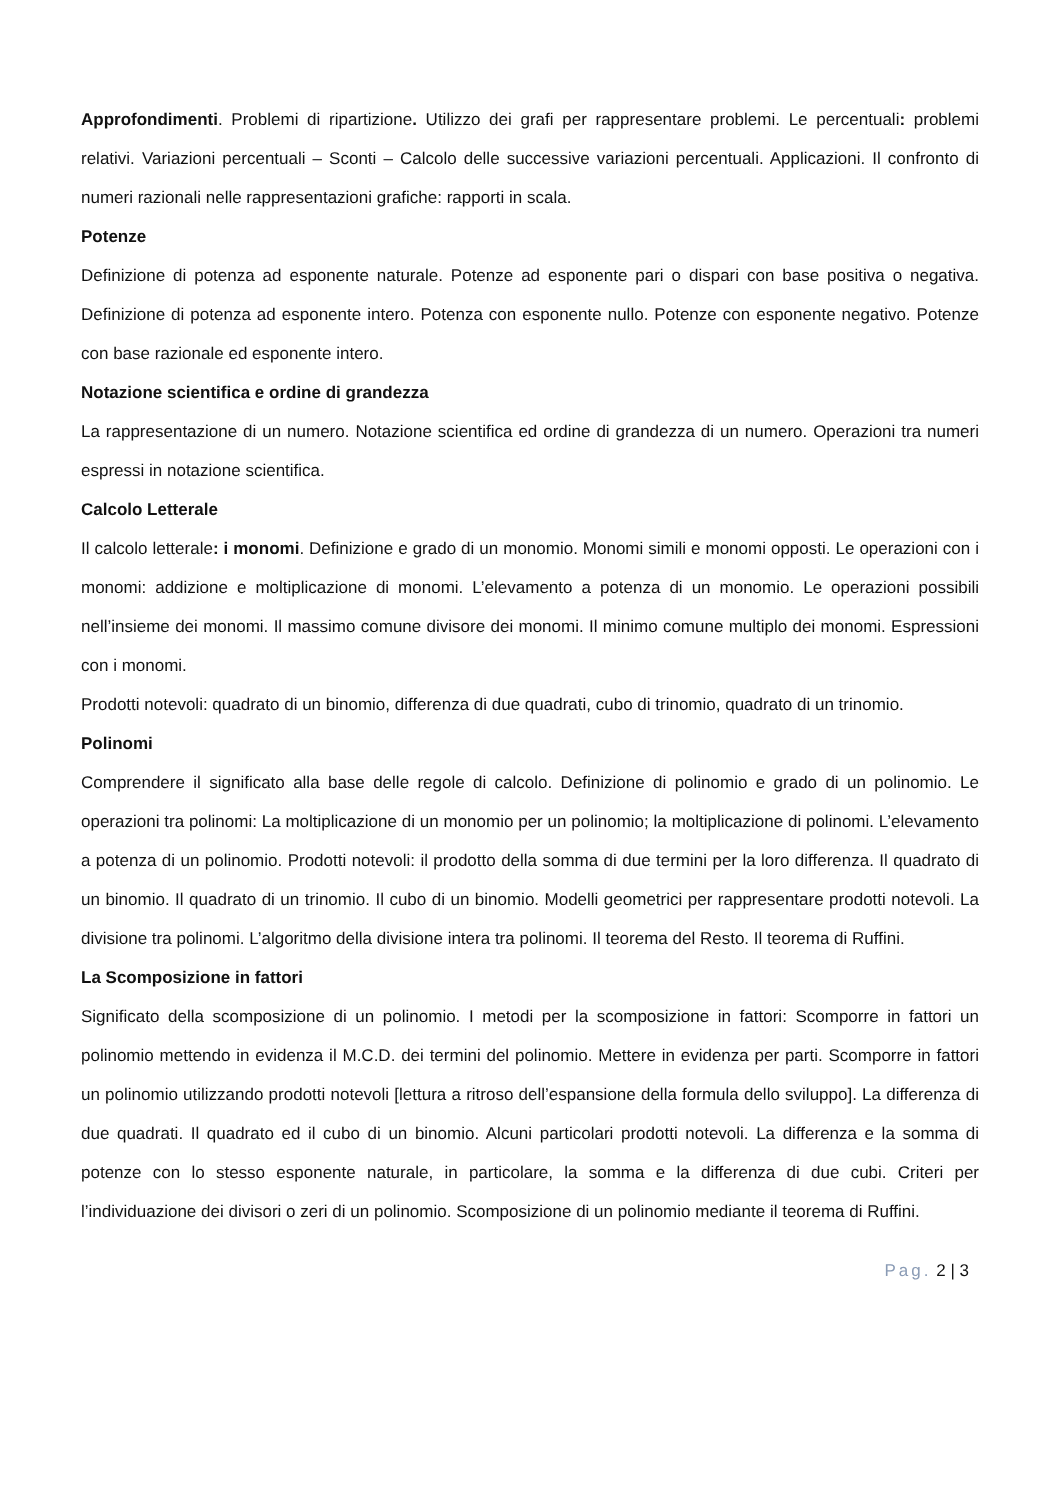Approfondimenti. Problemi di ripartizione. Utilizzo dei grafi per rappresentare problemi. Le percentuali: problemi relativi. Variazioni percentuali – Sconti – Calcolo delle successive variazioni percentuali. Applicazioni. Il confronto di numeri razionali nelle rappresentazioni grafiche: rapporti in scala.
Potenze
Definizione di potenza ad esponente naturale. Potenze ad esponente pari o dispari con base positiva o negativa. Definizione di potenza ad esponente intero. Potenza con esponente nullo. Potenze con esponente negativo. Potenze con base razionale ed esponente intero.
Notazione scientifica e ordine di grandezza
La rappresentazione di un numero. Notazione scientifica ed ordine di grandezza di un numero. Operazioni tra numeri espressi in notazione scientifica.
Calcolo Letterale
Il calcolo letterale: i monomi. Definizione e grado di un monomio. Monomi simili e monomi opposti. Le operazioni con i monomi: addizione e moltiplicazione di monomi. L’elevamento a potenza di un monomio. Le operazioni possibili nell’insieme dei monomi. Il massimo comune divisore dei monomi. Il minimo comune multiplo dei monomi. Espressioni con i monomi.
Prodotti notevoli: quadrato di un binomio, differenza di due quadrati, cubo di trinomio, quadrato di un trinomio.
Polinomi
Comprendere il significato alla base delle regole di calcolo. Definizione di polinomio e grado di un polinomio. Le operazioni tra polinomi: La moltiplicazione di un monomio per un polinomio; la moltiplicazione di polinomi. L’elevamento a potenza di un polinomio. Prodotti notevoli: il prodotto della somma di due termini per la loro differenza. Il quadrato di un binomio. Il quadrato di un trinomio. Il cubo di un binomio. Modelli geometrici per rappresentare prodotti notevoli. La divisione tra polinomi. L’algoritmo della divisione intera tra polinomi. Il teorema del Resto. Il teorema di Ruffini.
La Scomposizione in fattori
Significato della scomposizione di un polinomio. I metodi per la scomposizione in fattori: Scomporre in fattori un polinomio mettendo in evidenza il M.C.D. dei termini del polinomio. Mettere in evidenza per parti. Scomporre in fattori un polinomio utilizzando prodotti notevoli [lettura a ritroso dell’espansione della formula dello sviluppo]. La differenza di due quadrati. Il quadrato ed il cubo di un binomio. Alcuni particolari prodotti notevoli. La differenza e la somma di potenze con lo stesso esponente naturale, in particolare, la somma e la differenza di due cubi. Criteri per l’individuazione dei divisori o zeri di un polinomio. Scomposizione di un polinomio mediante il teorema di Ruffini.
Pag. 2 | 3